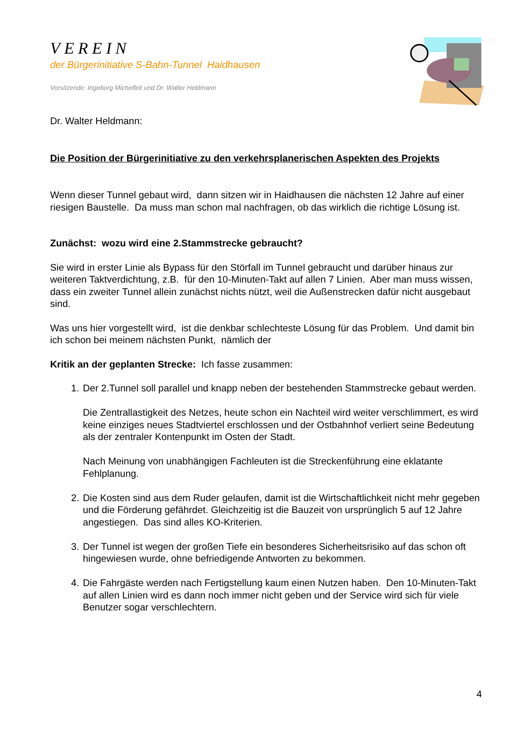VEREIN
der Bürgerinitiative S-Bahn-Tunnel Haidhausen
Vorsitzende: Ingeborg Michelfeit und Dr. Walter Heldmann
Dr. Walter Heldmann:
Die Position der Bürgerinitiative zu den verkehrsplanerischen Aspekten des Projekts
Wenn dieser Tunnel gebaut wird, dann sitzen wir in Haidhausen die nächsten 12 Jahre auf einer riesigen Baustelle. Da muss man schon mal nachfragen, ob das wirklich die richtige Lösung ist.
Zunächst: wozu wird eine 2.Stammstrecke gebraucht?
Sie wird in erster Linie als Bypass für den Störfall im Tunnel gebraucht und darüber hinaus zur weiteren Taktverdichtung, z.B. für den 10-Minuten-Takt auf allen 7 Linien. Aber man muss wissen, dass ein zweiter Tunnel allein zunächst nichts nützt, weil die Außenstrecken dafür nicht ausgebaut sind.
Was uns hier vorgestellt wird, ist die denkbar schlechteste Lösung für das Problem. Und damit bin ich schon bei meinem nächsten Punkt, nämlich der
Kritik an der geplanten Strecke: Ich fasse zusammen:
1. Der 2.Tunnel soll parallel und knapp neben der bestehenden Stammstrecke gebaut werden.
Die Zentrallastigkeit des Netzes, heute schon ein Nachteil wird weiter verschlimmert, es wird keine einziges neues Stadtviertel erschlossen und der Ostbahnhof verliert seine Bedeutung als der zentraler Kontenpunkt im Osten der Stadt.
Nach Meinung von unabhängigen Fachleuten ist die Streckenführung eine eklatante Fehlplanung.
2. Die Kosten sind aus dem Ruder gelaufen, damit ist die Wirtschaftlichkeit nicht mehr gegeben und die Förderung gefährdet. Gleichzeitig ist die Bauzeit von ursprünglich 5 auf 12 Jahre angestiegen. Das sind alles KO-Kriterien.
3. Der Tunnel ist wegen der großen Tiefe ein besonderes Sicherheitsrisiko auf das schon oft hingewiesen wurde, ohne befriedigende Antworten zu bekommen.
4. Die Fahrgäste werden nach Fertigstellung kaum einen Nutzen haben. Den 10-Minuten-Takt auf allen Linien wird es dann noch immer nicht geben und der Service wird sich für viele Benutzer sogar verschlechtern.
4